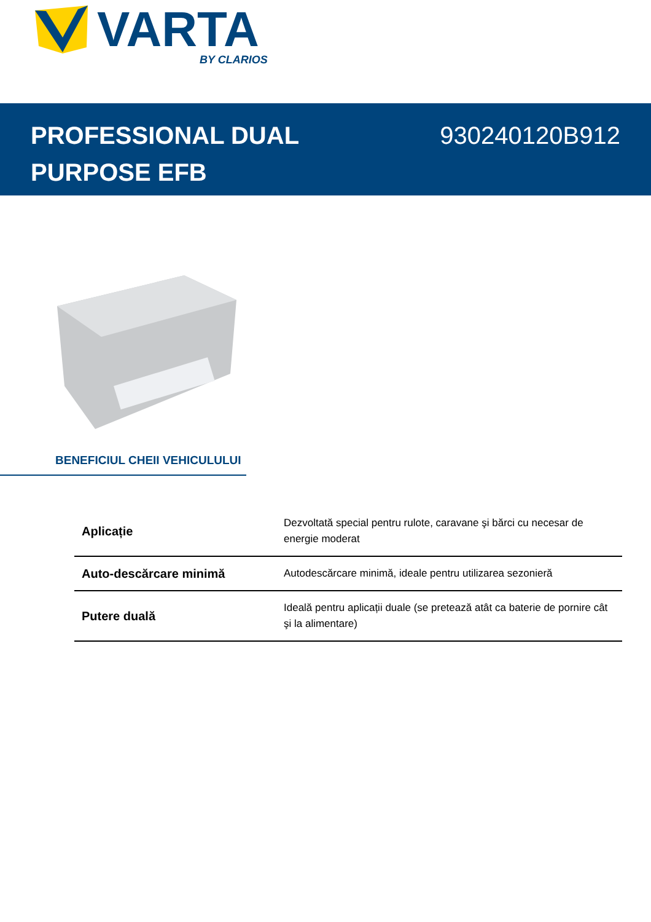VARTA
BY CLARIOS
PROFESSIONAL DUAL
PURPOSE EFB
930240120B912
BENEFICIUL CHEII VEHICULULUI
| Aplicație | Dezvoltată special pentru rulote, caravane şi bărci cu necesar de energie moderat |
| Auto-descărcare minimă | Autodescărcare minimă, ideale pentru utilizarea sezonieră |
| Putere duală | Ideală pentru aplicații duale (se pretează atât ca baterie de pornire cât şi la alimentare) |